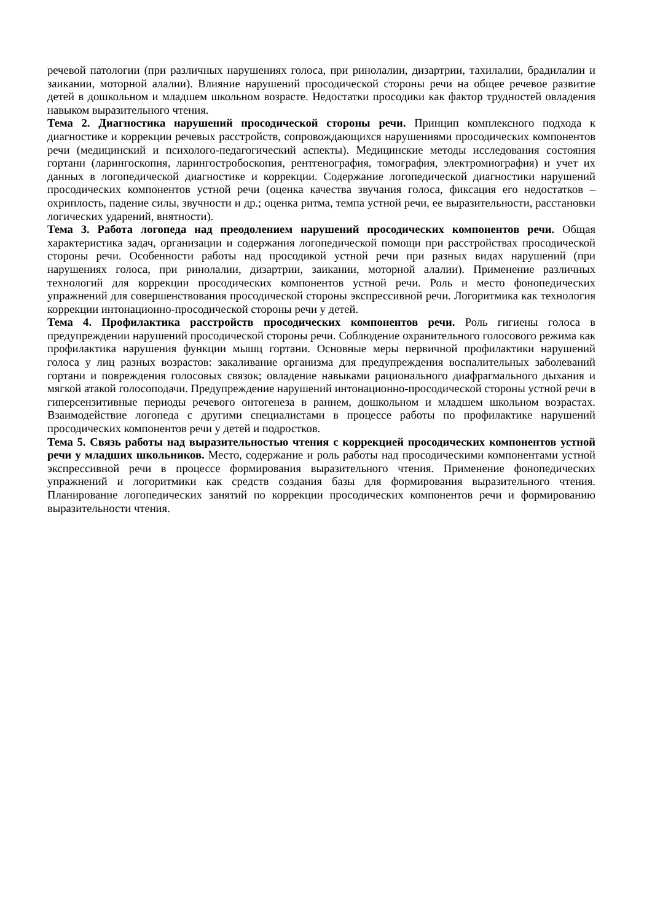речевой патологии (при различных нарушениях голоса, при ринолалии, дизартрии, тахилалии, брадилалии и заикании, моторной алалии). Влияние нарушений просодической стороны речи на общее речевое развитие детей в дошкольном и младшем школьном возрасте. Недостатки просодики как фактор трудностей овладения навыком выразительного чтения.
Тема 2. Диагностика нарушений просодической стороны речи. Принцип комплексного подхода к диагностике и коррекции речевых расстройств, сопровождающихся нарушениями просодических компонентов речи (медицинский и психолого-педагогический аспекты). Медицинские методы исследования состояния гортани (ларингоскопия, ларингостробоскопия, рентгенография, томография, электромиография) и учет их данных в логопедической диагностике и коррекции. Содержание логопедической диагностики нарушений просодических компонентов устной речи (оценка качества звучания голоса, фиксация его недостатков – охриплость, падение силы, звучности и др.; оценка ритма, темпа устной речи, ее выразительности, расстановки логических ударений, внятности).
Тема 3. Работа логопеда над преодолением нарушений просодических компонентов речи. Общая характеристика задач, организации и содержания логопедической помощи при расстройствах просодической стороны речи. Особенности работы над просодикой устной речи при разных видах нарушений (при нарушениях голоса, при ринолалии, дизартрии, заикании, моторной алалии). Применение различных технологий для коррекции просодических компонентов устной речи. Роль и место фонопедических упражнений для совершенствования просодической стороны экспрессивной речи. Логоритмика как технология коррекции интонационно-просодической стороны речи у детей.
Тема 4. Профилактика расстройств просодических компонентов речи. Роль гигиены голоса в предупреждении нарушений просодической стороны речи. Соблюдение охранительного голосового режима как профилактика нарушения функции мышц гортани. Основные меры первичной профилактики нарушений голоса у лиц разных возрастов: закаливание организма для предупреждения воспалительных заболеваний гортани и повреждения голосовых связок; овладение навыками рационального диафрагмального дыхания и мягкой атакой голосоподачи. Предупреждение нарушений интонационно-просодической стороны устной речи в гиперсензитивные периоды речевого онтогенеза в раннем, дошкольном и младшем школьном возрастах. Взаимодействие логопеда с другими специалистами в процессе работы по профилактике нарушений просодических компонентов речи у детей и подростков.
Тема 5. Связь работы над выразительностью чтения с коррекцией просодических компонентов устной речи у младших школьников. Место, содержание и роль работы над просодическими компонентами устной экспрессивной речи в процессе формирования выразительного чтения. Применение фонопедических упражнений и логоритмики как средств создания базы для формирования выразительного чтения. Планирование логопедических занятий по коррекции просодических компонентов речи и формированию выразительности чтения.